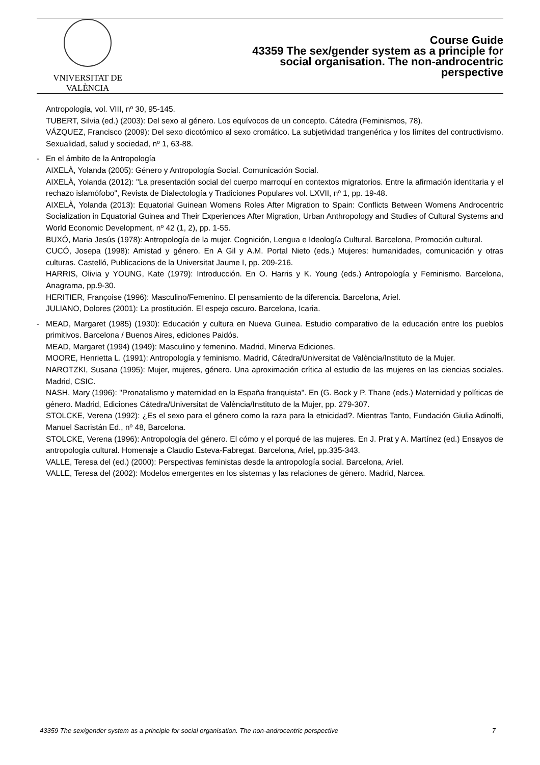VNIVERSITAT DE VALÈNCIA
Course Guide
43359 The sex/gender system as a principle for
social organisation. The non-androcentric
perspective
Antropología, vol. VIII, nº 30, 95-145.
TUBERT, Silvia (ed.) (2003): Del sexo al género. Los equívocos de un concepto. Cátedra (Feminismos, 78).
VÁZQUEZ, Francisco (2009): Del sexo dicotómico al sexo cromático. La subjetividad trangenérica y los límites del contructivismo. Sexualidad, salud y sociedad, nº 1, 63-88.
- En el ámbito de la Antropología
AIXELÀ, Yolanda (2005): Género y Antropología Social. Comunicación Social.
AIXELÀ, Yolanda (2012): "La presentación social del cuerpo marroquí en contextos migratorios. Entre la afirmación identitaria y el rechazo islamófobo", Revista de Dialectología y Tradiciones Populares vol. LXVII, nº 1, pp. 19-48.
AIXELÀ, Yolanda (2013): Equatorial Guinean Womens Roles After Migration to Spain: Conflicts Between Womens Androcentric Socialization in Equatorial Guinea and Their Experiences After Migration, Urban Anthropology and Studies of Cultural Systems and World Economic Development, nº 42 (1, 2), pp. 1-55.
BUXÓ, Maria Jesús (1978): Antropología de la mujer. Cognición, Lengua e Ideología Cultural. Barcelona, Promoción cultural.
CUCÓ, Josepa (1998): Amistad y género. En A Gil y A.M. Portal Nieto (eds.) Mujeres: humanidades, comunicación y otras culturas. Castelló, Publicacions de la Universitat Jaume I, pp. 209-216.
HARRIS, Olivia y YOUNG, Kate (1979): Introducción. En O. Harris y K. Young (eds.) Antropología y Feminismo. Barcelona, Anagrama, pp.9-30.
HERITIER, Françoise (1996): Masculino/Femenino. El pensamiento de la diferencia. Barcelona, Ariel.
JULIANO, Dolores (2001): La prostitución. El espejo oscuro. Barcelona, Icaria.
- MEAD, Margaret (1985) (1930): Educación y cultura en Nueva Guinea. Estudio comparativo de la educación entre los pueblos primitivos. Barcelona / Buenos Aires, ediciones Paidós.
MEAD, Margaret (1994) (1949): Masculino y femenino. Madrid, Minerva Ediciones.
MOORE, Henrietta L. (1991): Antropología y feminismo. Madrid, Cátedra/Universitat de València/Instituto de la Mujer.
NAROTZKI, Susana (1995): Mujer, mujeres, género. Una aproximación crítica al estudio de las mujeres en las ciencias sociales. Madrid, CSIC.
NASH, Mary (1996): "Pronatalismo y maternidad en la España franquista". En (G. Bock y P. Thane (eds.) Maternidad y políticas de género. Madrid, Ediciones Cátedra/Universitat de València/Instituto de la Mujer, pp. 279-307.
STOLCKE, Verena (1992): ¿Es el sexo para el género como la raza para la etnicidad?. Mientras Tanto, Fundación Giulia Adinolfi, Manuel Sacristán Ed., nº 48, Barcelona.
STOLCKE, Verena (1996): Antropología del género. El cómo y el porqué de las mujeres. En J. Prat y A. Martínez (ed.) Ensayos de antropología cultural. Homenaje a Claudio Esteva-Fabregat. Barcelona, Ariel, pp.335-343.
VALLE, Teresa del (ed.) (2000): Perspectivas feministas desde la antropología social. Barcelona, Ariel.
VALLE, Teresa del (2002): Modelos emergentes en los sistemas y las relaciones de género. Madrid, Narcea.
43359 The sex/gender system as a principle for social organisation. The non-androcentric perspective 7